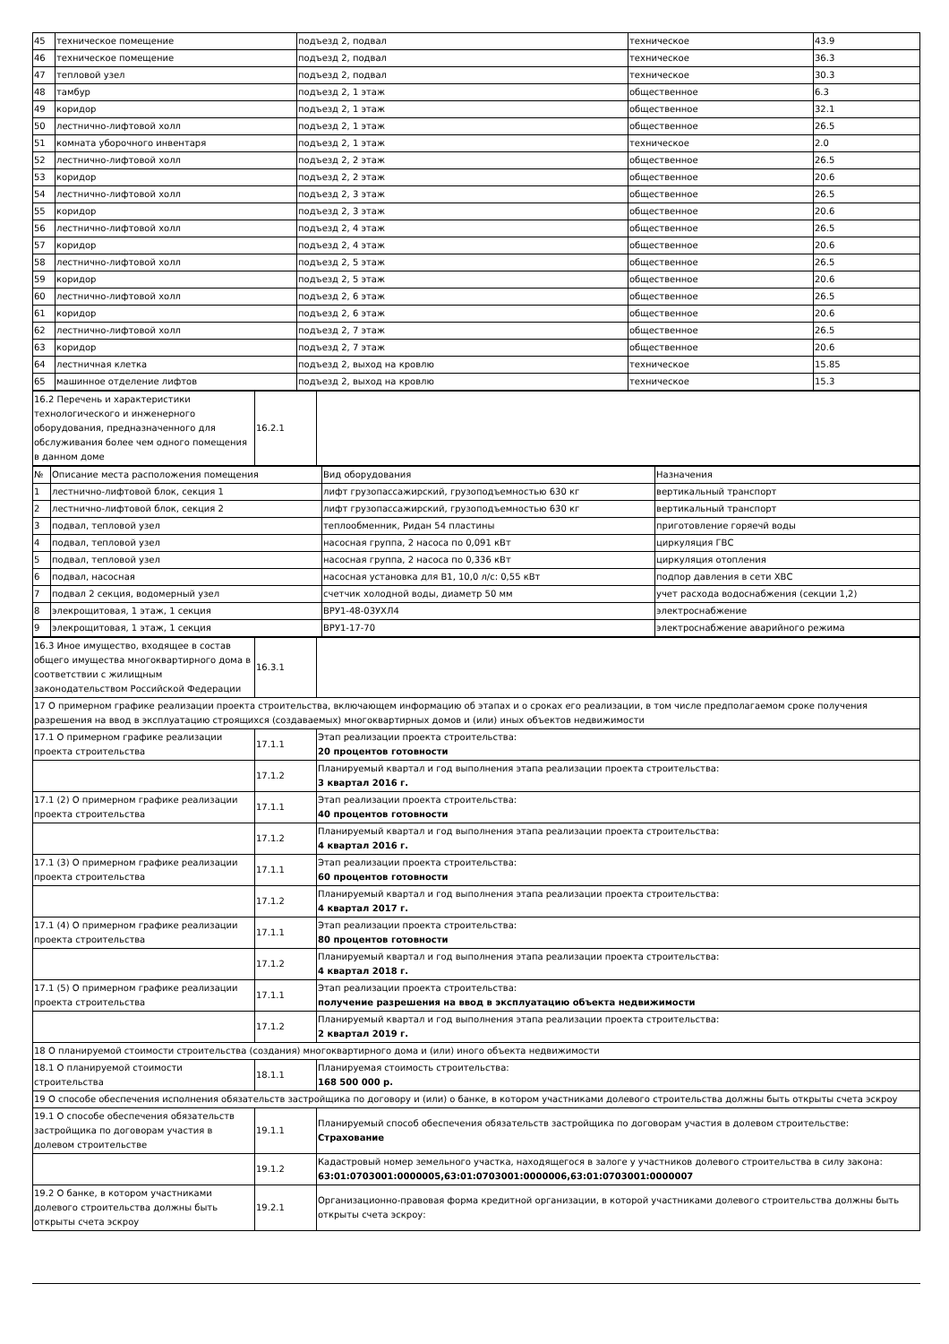| 45 | техническое помещение | подъезд 2, подвал | техническое | 43.9 |
| 46 | техническое помещение | подъезд 2, подвал | техническое | 36.3 |
| 47 | тепловой узел | подъезд 2, подвал | техническое | 30.3 |
| 48 | тамбур | подъезд 2, 1 этаж | общественное | 6.3 |
| 49 | коридор | подъезд 2, 1 этаж | общественное | 32.1 |
| 50 | лестнично-лифтовой холл | подъезд 2, 1 этаж | общественное | 26.5 |
| 51 | комната уборочного инвентаря | подъезд 2, 1 этаж | техническое | 2.0 |
| 52 | лестнично-лифтовой холл | подъезд 2, 2 этаж | общественное | 26.5 |
| 53 | коридор | подъезд 2, 2 этаж | общественное | 20.6 |
| 54 | лестнично-лифтовой холл | подъезд 2, 3 этаж | общественное | 26.5 |
| 55 | коридор | подъезд 2, 3 этаж | общественное | 20.6 |
| 56 | лестнично-лифтовой холл | подъезд 2, 4 этаж | общественное | 26.5 |
| 57 | коридор | подъезд 2, 4 этаж | общественное | 20.6 |
| 58 | лестнично-лифтовой холл | подъезд 2, 5 этаж | общественное | 26.5 |
| 59 | коридор | подъезд 2, 5 этаж | общественное | 20.6 |
| 60 | лестнично-лифтовой холл | подъезд 2, 6 этаж | общественное | 26.5 |
| 61 | коридор | подъезд 2, 6 этаж | общественное | 20.6 |
| 62 | лестнично-лифтовой холл | подъезд 2, 7 этаж | общественное | 26.5 |
| 63 | коридор | подъезд 2, 7 этаж | общественное | 20.6 |
| 64 | лестничная клетка | подъезд 2, выход на кровлю | техническое | 15.85 |
| 65 | машинное отделение лифтов | подъезд 2, выход на кровлю | техническое | 15.3 |
| 16.2 Перечень и характеристики технологического и инженерного оборудования, предназначенного для обслуживания более чем одного помещения в данном доме | 16.2.1 | |
| № | Описание места расположения помещения | Вид оборудования | Назначения |
| 1 | лестнично-лифтовой блок, секция 1 | лифт грузопассажирский, грузоподъемностью 630 кг | вертикальный транспорт |
| 2 | лестнично-лифтовой блок, секция 2 | лифт грузопассажирский, грузоподъемностью 630 кг | вертикальный транспорт |
| 3 | подвал, тепловой узел | теплообменник, Ридан 54 пластины | приготовление горяечй воды |
| 4 | подвал, тепловой узел | насосная группа, 2 насоса по 0,091 кВт | циркуляция ГВС |
| 5 | подвал, тепловой узел | насосная группа, 2 насоса по 0,336 кВт | циркуляция отопления |
| 6 | подвал, насосная | насосная установка для В1, 10,0 л/с: 0,55 кВт | подпор давления в сети ХВС |
| 7 | подвал 2 секция, водомерный узел | счетчик холодной воды, диаметр 50 мм | учет расхода водоснабжения (секции 1,2) |
| 8 | элекрощитовая, 1 этаж, 1 секция | ВРУ1-48-03УХЛ4 | электроснабжение |
| 9 | элекрощитовая, 1 этаж, 1 секция | ВРУ1-17-70 | электроснабжение аварийного режима |
| 16.3 Иное имущество, входящее в состав общего имущества многоквартирного дома в соответствии с жилищным законодательством Российской Федерации | 16.3.1 | |
| 17 О примерном графике реализации проекта строительства, включающем информацию об этапах и о сроках его реализации, в том числе предполагаемом сроке получения разрешения на ввод в эксплуатацию строящихся (создаваемых) многоквартирных домов и (или) иных объектов недвижимости | | |
| 17.1 О примерном графике реализации проекта строительства | 17.1.1 | Этап реализации проекта строительства: 20 процентов готовности |
| | 17.1.2 | Планируемый квартал и год выполнения этапа реализации проекта строительства: 3 квартал 2016 г. |
| 17.1 (2) О примерном графике реализации проекта строительства | 17.1.1 | Этап реализации проекта строительства: 40 процентов готовности |
| | 17.1.2 | Планируемый квартал и год выполнения этапа реализации проекта строительства: 4 квартал 2016 г. |
| 17.1 (3) О примерном графике реализации проекта строительства | 17.1.1 | Этап реализации проекта строительства: 60 процентов готовности |
| | 17.1.2 | Планируемый квартал и год выполнения этапа реализации проекта строительства: 4 квартал 2017 г. |
| 17.1 (4) О примерном графике реализации проекта строительства | 17.1.1 | Этап реализации проекта строительства: 80 процентов готовности |
| | 17.1.2 | Планируемый квартал и год выполнения этапа реализации проекта строительства: 4 квартал 2018 г. |
| 17.1 (5) О примерном графике реализации проекта строительства | 17.1.1 | Этап реализации проекта строительства: получение разрешения на ввод в эксплуатацию объекта недвижимости |
| | 17.1.2 | Планируемый квартал и год выполнения этапа реализации проекта строительства: 2 квартал 2019 г. |
| 18 О планируемой стоимости строительства (создания) многоквартирного дома и (или) иного объекта недвижимости | | |
| 18.1 О планируемой стоимости строительства | 18.1.1 | Планируемая стоимость строительства: 168 500 000 р. |
| 19 О способе обеспечения исполнения обязательств застройщика по договору и (или) о банке, в котором участниками долевого строительства должны быть открыты счета эскроу | | |
| 19.1 О способе обеспечения обязательств застройщика по договорам участия в долевом строительстве | 19.1.1 | Планируемый способ обеспечения обязательств застройщика по договорам участия в долевом строительстве: Страхование |
| | 19.1.2 | Кадастровый номер земельного участка, находящегося в залоге у участников долевого строительства в силу закона: 63:01:0703001:0000005,63:01:0703001:0000006,63:01:0703001:0000007 |
| 19.2 О банке, в котором участниками долевого строительства должны быть открыты счета эскроу | 19.2.1 | Организационно-правовая форма кредитной организации, в которой участниками долевого строительства должны быть открыты счета эскроу: |